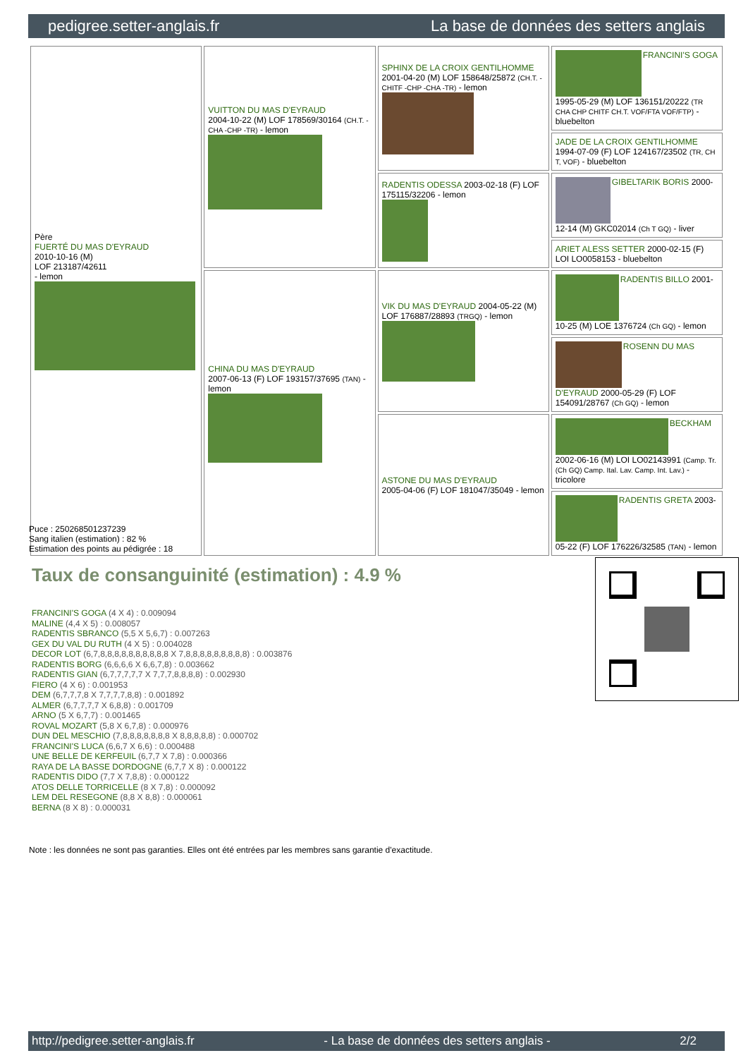pedigree.setter-anglais.fr La base de données des setters anglais
| Père FUERTÉ DU MAS D'EYRAUD 2010-10-16 (M) LOF 213187/42611 - lemon | VUITTON DU MAS D'EYRAUD 2004-10-22 (M) LOF 178569/30164 (CH.T. -CHA -CHP -TR) - lemon | SPHINX DE LA CROIX GENTILHOMME 2001-04-20 (M) LOF 158648/25872 (CH.T. -CHITF -CHP -CHA -TR) - lemon | FRANCINI'S GOGA 1995-05-29 (M) LOF 136151/20222 (TR CHA CHP CHITF CH.T. VOF/FTA VOF/FTP) - bluebelton |
| | | | JADE DE LA CROIX GENTILHOMME 1994-07-09 (F) LOF 124167/23502 (TR, CH T, VOF) - bluebelton |
| | | RADENTIS ODESSA 2003-02-18 (F) LOF 175115/32206 - lemon | GIBELTARIK BORIS 2000-12-14 (M) GKC02014 (Ch T GQ) - liver |
| | | | ARIET ALESS SETTER 2000-02-15 (F) LOI LO0058153 - bluebelton |
| | CHINA DU MAS D'EYRAUD 2007-06-13 (F) LOF 193157/37695 (TAN) - lemon | VIK DU MAS D'EYRAUD 2004-05-22 (M) LOF 176887/28893 (TRGQ) - lemon | RADENTIS BILLO 2001-10-25 (M) LOE 1376724 (Ch GQ) - lemon |
| | | | ROSENN DU MAS D'EYRAUD 2000-05-29 (F) LOF 154091/28767 (Ch GQ) - lemon |
| | | ASTONE DU MAS D'EYRAUD 2005-04-06 (F) LOF 181047/35049 - lemon | BECKHAM 2002-06-16 (M) LOI LO02143991 (Camp. Tr. (Ch GQ) Camp. Ital. Lav. Camp. Int. Lav.) - tricolore |
| | | | RADENTIS GRETA 2003-05-22 (F) LOF 176226/32585 (TAN) - lemon |
Puce : 250268501237239
Sang italien (estimation) : 82 %
Estimation des points au pédigrée : 18
Taux de consanguinité (estimation) : 4.9 %
FRANCINI'S GOGA (4 X 4) : 0.009094
MALINE (4,4 X 5) : 0.008057
RADENTIS SBRANCO (5,5 X 5,6,7) : 0.007263
GEX DU VAL DU RUTH (4 X 5) : 0.004028
DECOR LOT (6,7,8,8,8,8,8,8,8,8,8,8 X 7,8,8,8,8,8,8,8,8,8) : 0.003876
RADENTIS BORG (6,6,6,6 X 6,6,7,8) : 0.003662
RADENTIS GIAN (6,7,7,7,7,7 X 7,7,7,8,8,8,8) : 0.002930
FIERO (4 X 6) : 0.001953
DEM (6,7,7,7,8 X 7,7,7,7,8,8) : 0.001892
ALMER (6,7,7,7,7 X 6,8,8) : 0.001709
ARNO (5 X 6,7,7) : 0.001465
ROVAL MOZART (5,8 X 6,7,8) : 0.000976
DUN DEL MESCHIO (7,8,8,8,8,8,8,8 X 8,8,8,8,8) : 0.000702
FRANCINI'S LUCA (6,6,7 X 6,6) : 0.000488
UNE BELLE DE KERFEUIL (6,7,7 X 7,8) : 0.000366
RAYA DE LA BASSE DORDOGNE (6,7,7 X 8) : 0.000122
RADENTIS DIDO (7,7 X 7,8,8) : 0.000122
ATOS DELLE TORRICELLE (8 X 7,8) : 0.000092
LEM DEL RESEGONE (8,8 X 8,8) : 0.000061
BERNA (8 X 8) : 0.000031
Note : les données ne sont pas garanties. Elles ont été entrées par les membres sans garantie d'exactitude.
http://pedigree.setter-anglais.fr - La base de données des setters anglais - 2/2